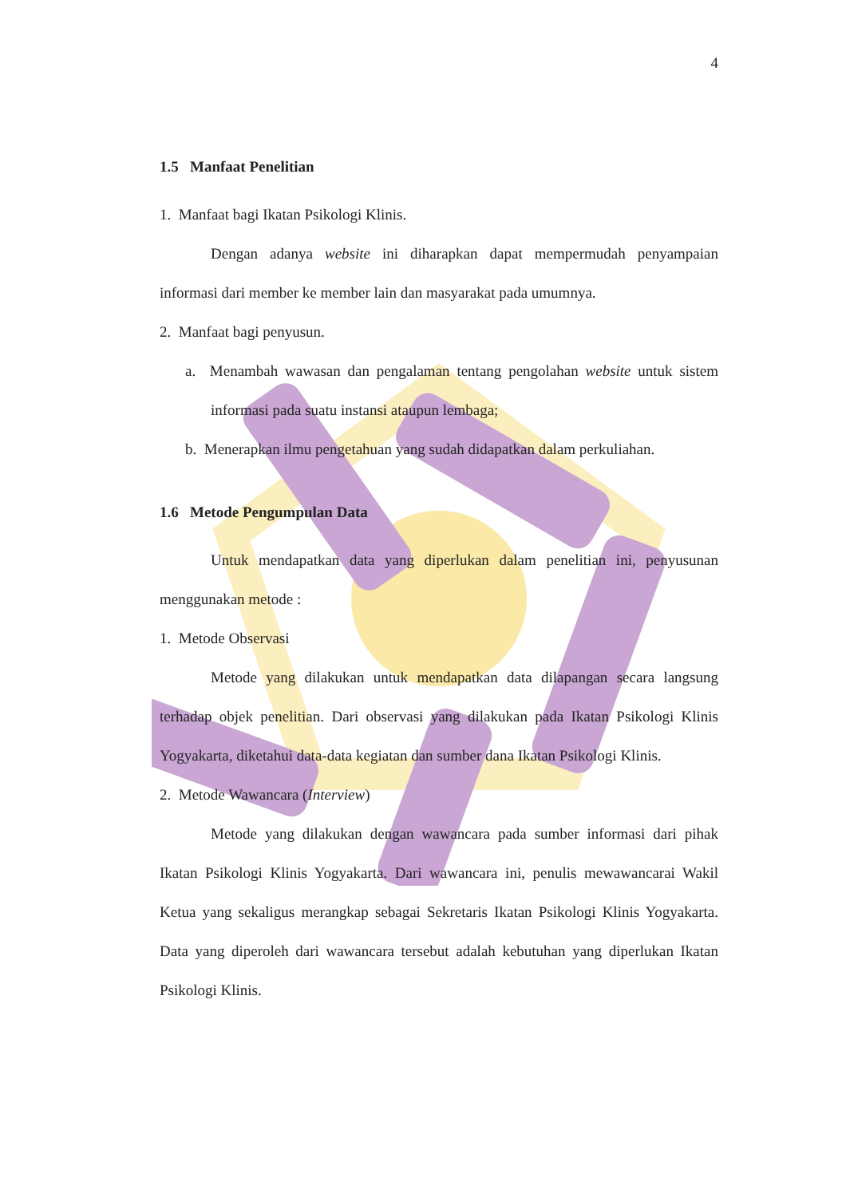4
1.5 Manfaat Penelitian
1. Manfaat bagi Ikatan Psikologi Klinis.
Dengan adanya website ini diharapkan dapat mempermudah penyampaian informasi dari member ke member lain dan masyarakat pada umumnya.
2. Manfaat bagi penyusun.
a. Menambah wawasan dan pengalaman tentang pengolahan website untuk sistem informasi pada suatu instansi ataupun lembaga;
b. Menerapkan ilmu pengetahuan yang sudah didapatkan dalam perkuliahan.
1.6 Metode Pengumpulan Data
Untuk mendapatkan data yang diperlukan dalam penelitian ini, penyusunan menggunakan metode :
1. Metode Observasi
Metode yang dilakukan untuk mendapatkan data dilapangan secara langsung terhadap objek penelitian. Dari observasi yang dilakukan pada Ikatan Psikologi Klinis Yogyakarta, diketahui data-data kegiatan dan sumber dana Ikatan Psikologi Klinis.
2. Metode Wawancara (Interview)
Metode yang dilakukan dengan wawancara pada sumber informasi dari pihak Ikatan Psikologi Klinis Yogyakarta. Dari wawancara ini, penulis mewawancarai Wakil Ketua yang sekaligus merangkap sebagai Sekretaris Ikatan Psikologi Klinis Yogyakarta. Data yang diperoleh dari wawancara tersebut adalah kebutuhan yang diperlukan Ikatan Psikologi Klinis.